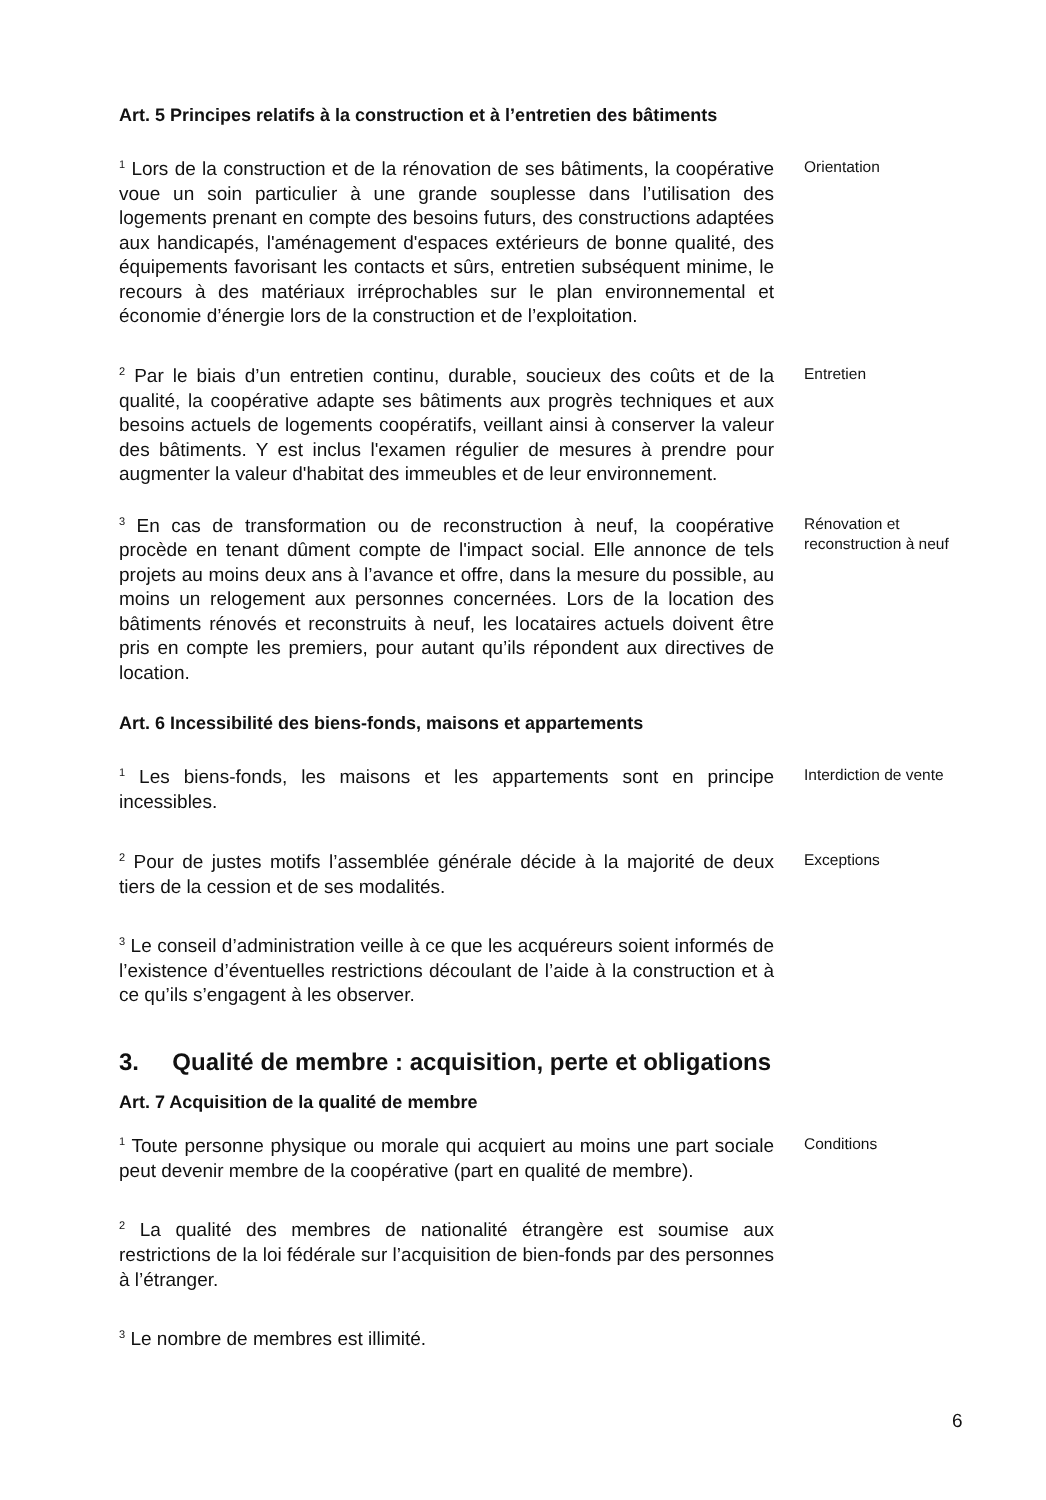Art. 5 Principes relatifs à la construction et à l’entretien des bâtiments
<sup>1</sup> Lors de la construction et de la rénovation de ses bâtiments, la coopérative voue un soin particulier à une grande souplesse dans l’utilisation des logements prenant en compte des besoins futurs, des constructions adaptées aux handicapés, l'aménagement d'espaces extérieurs de bonne qualité, des équipements favorisant les contacts et sûrs, entretien subséquent minime, le recours à des matériaux irréprochables sur le plan environnemental et économie d’énergie lors de la construction et de l’exploitation.
Orientation
<sup>2</sup> Par le biais d’un entretien continu, durable, soucieux des coûts et de la qualité, la coopérative adapte ses bâtiments aux progrès techniques et aux besoins actuels de logements coopératifs, veillant ainsi à conserver la valeur des bâtiments. Y est inclus l'examen régulier de mesures à prendre pour augmenter la valeur d'habitat des immeubles et de leur environnement.
Entretien
<sup>3</sup> En cas de transformation ou de reconstruction à neuf, la coopérative procède en tenant dûment compte de l'impact social. Elle annonce de tels projets au moins deux ans à l’avance et offre, dans la mesure du possible, au moins un relogement aux personnes concernées. Lors de la location des bâtiments rénovés et reconstruits à neuf, les locataires actuels doivent être pris en compte les premiers, pour autant qu’ils répondent aux directives de location.
Rénovation et reconstruction à neuf
Art. 6 Incessibilité des biens-fonds, maisons et appartements
<sup>1</sup> Les biens-fonds, les maisons et les appartements sont en principe incessibles.
Interdiction de vente
<sup>2</sup> Pour de justes motifs l’assemblée générale décide à la majorité de deux tiers de la cession et de ses modalités.
Exceptions
<sup>3</sup> Le conseil d’administration veille à ce que les acquéreurs soient informés de l’existence d’éventuelles restrictions découlant de l’aide à la construction et à ce qu’ils s’engagent à les observer.
3. Qualité de membre : acquisition, perte et obligations
Art. 7 Acquisition de la qualité de membre
<sup>1</sup> Toute personne physique ou morale qui acquiert au moins une part sociale peut devenir membre de la coopérative (part en qualité de membre).
Conditions
<sup>2</sup> La qualité des membres de nationalité étrangère est soumise aux restrictions de la loi fédérale sur l’acquisition de bien-fonds par des personnes à l’étranger.
<sup>3</sup> Le nombre de membres est illimité.
6